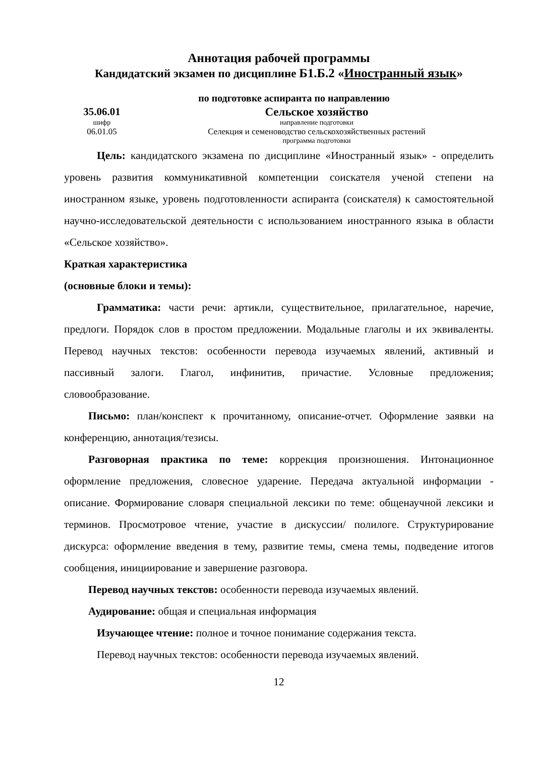Аннотация рабочей программы
Кандидатский экзамен по дисциплине Б1.Б.2 «Иностранный язык»
по подготовке аспиранта по направлению
35.06.01 Сельское хозяйство
шифр направление подготовки
06.01.05 Селекция и семеноводство сельскохозяйственных растений
программа подготовки
Цель: кандидатского экзамена по дисциплине «Иностранный язык» - определить уровень развития коммуникативной компетенции соискателя ученой степени на иностранном языке, уровень подготовленности аспиранта (соискателя) к самостоятельной научно-исследовательской деятельности с использованием иностранного языка в области «Сельское хозяйство».
Краткая характеристика
(основные блоки и темы):
Грамматика: части речи: артикли, существительное, прилагательное, наречие, предлоги. Порядок слов в простом предложении. Модальные глаголы и их эквиваленты. Перевод научных текстов: особенности перевода изучаемых явлений, активный и пассивный залоги. Глагол, инфинитив, причастие. Условные предложения; словообразование.
Письмо: план/конспект к прочитанному, описание-отчет. Оформление заявки на конференцию, аннотация/тезисы.
Разговорная практика по теме: коррекция произношения. Интонационное оформление предложения, словесное ударение. Передача актуальной информации - описание. Формирование словаря специальной лексики по теме: общенаучной лексики и терминов. Просмотровое чтение, участие в дискуссии/ полилоге. Структурирование дискурса: оформление введения в тему, развитие темы, смена темы, подведение итогов сообщения, инициирование и завершение разговора.
Перевод научных текстов: особенности перевода изучаемых явлений.
Аудирование: общая и специальная информация
Изучающее чтение: полное и точное понимание содержания текста.
Перевод научных текстов: особенности перевода изучаемых явлений.
12